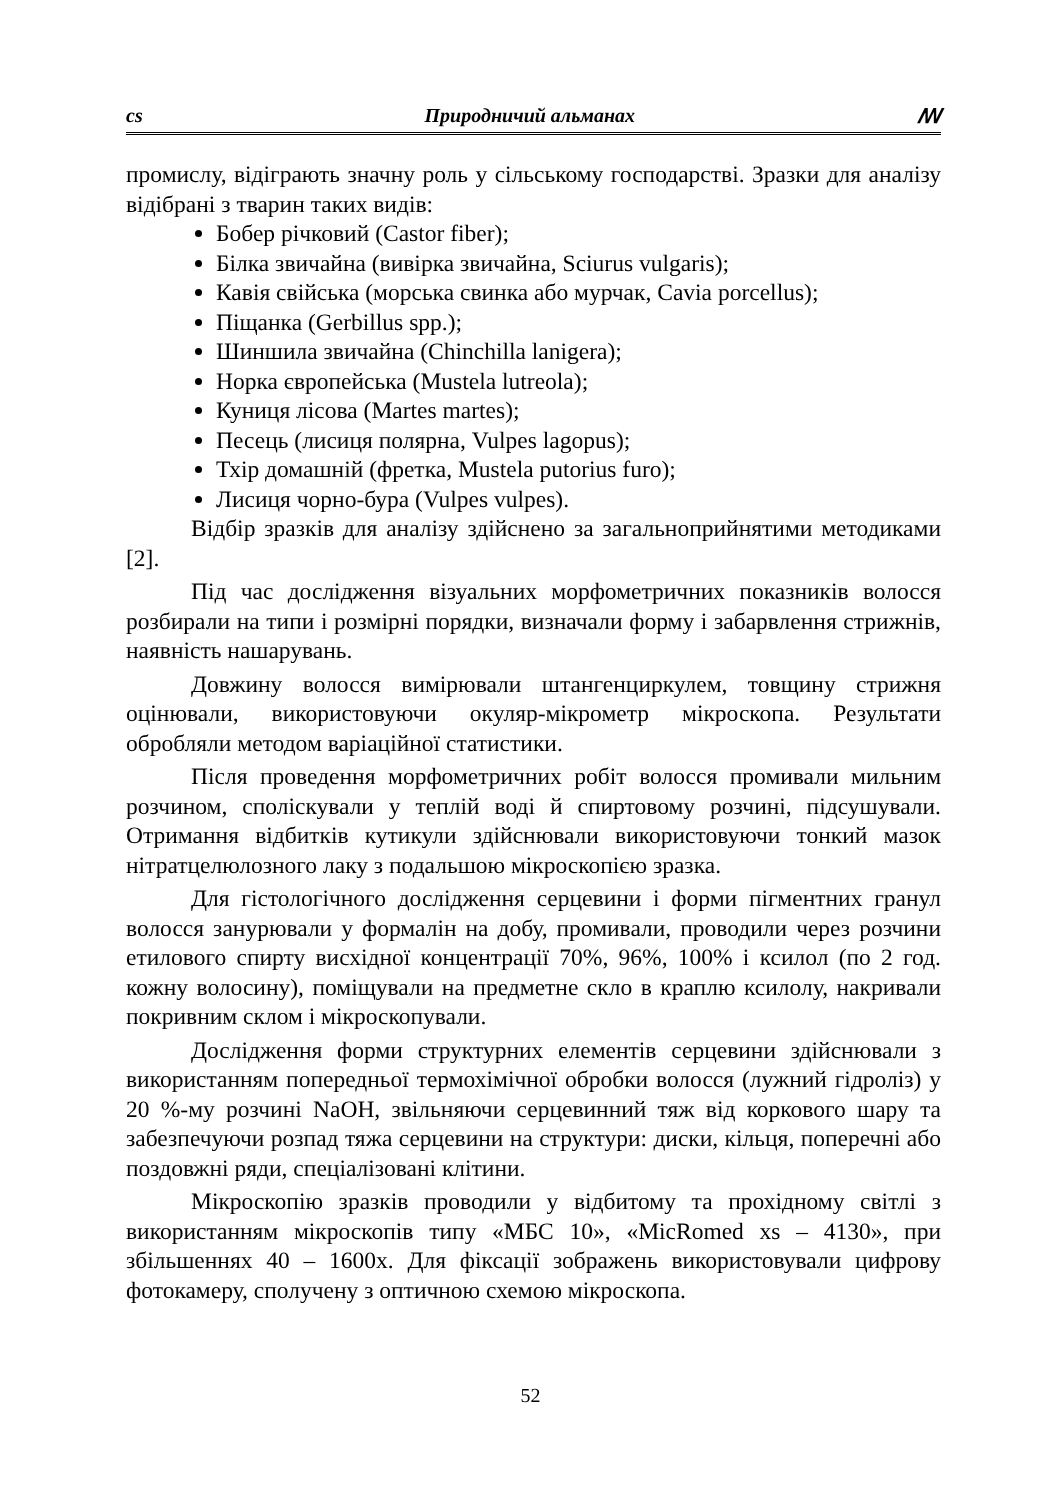cs Природничий альманах ꟿ
промислу, відіграють значну роль у сільському господарстві. Зразки для аналізу відібрані з тварин таких видів:
Бобер річковий (Castor fiber);
Білка звичайна (вивірка звичайна, Sciurus vulgaris);
Кавія свійська (морська свинка або мурчак, Cavia porcellus);
Піщанка (Gerbillus spp.);
Шиншила звичайна (Chinchilla lanigera);
Норка європейська (Mustela lutreola);
Куниця лісова (Martes martes);
Песець (лисиця полярна, Vulpes lagopus);
Тхір домашній (фретка, Mustela putorius furo);
Лисиця чорно-бура (Vulpes vulpes).
Відбір зразків для аналізу здійснено за загальноприйнятими методиками [2].
Під час дослідження візуальних морфометричних показників волосся розбирали на типи і розмірні порядки, визначали форму і забарвлення стрижнів, наявність нашарувань.
Довжину волосся вимірювали штангенциркулем, товщину стрижня оцінювали, використовуючи окуляр-мікрометр мікроскопа. Результати обробляли методом варіаційної статистики.
Після проведення морфометричних робіт волосся промивали мильним розчином, споліскували у теплій воді й спиртовому розчині, підсушували. Отримання відбитків кутикули здійснювали використовуючи тонкий мазок нітратцелюлозного лаку з подальшою мікроскопією зразка.
Для гістологічного дослідження серцевини і форми пігментних гранул волосся занурювали у формалін на добу, промивали, проводили через розчини етилового спирту висхідної концентрації 70%, 96%, 100% і ксилол (по 2 год. кожну волосину), поміщували на предметне скло в краплю ксилолу, накривали покривним склом і мікроскопували.
Дослідження форми структурних елементів серцевини здійснювали з використанням попередньої термохімічної обробки волосся (лужний гідроліз) у 20 %-му розчині NaOH, звільняючи серцевинний тяж від коркового шару та забезпечуючи розпад тяжа серцевини на структури: диски, кільця, поперечні або поздовжні ряди, спеціалізовані клітини.
Мікроскопію зразків проводили у відбитому та прохідному світлі з використанням мікроскопів типу «МБС 10», «MicRomed xs – 4130», при збільшеннях 40 – 1600х. Для фіксації зображень використовували цифрову фотокамеру, сполучену з оптичною схемою мікроскопа.
52